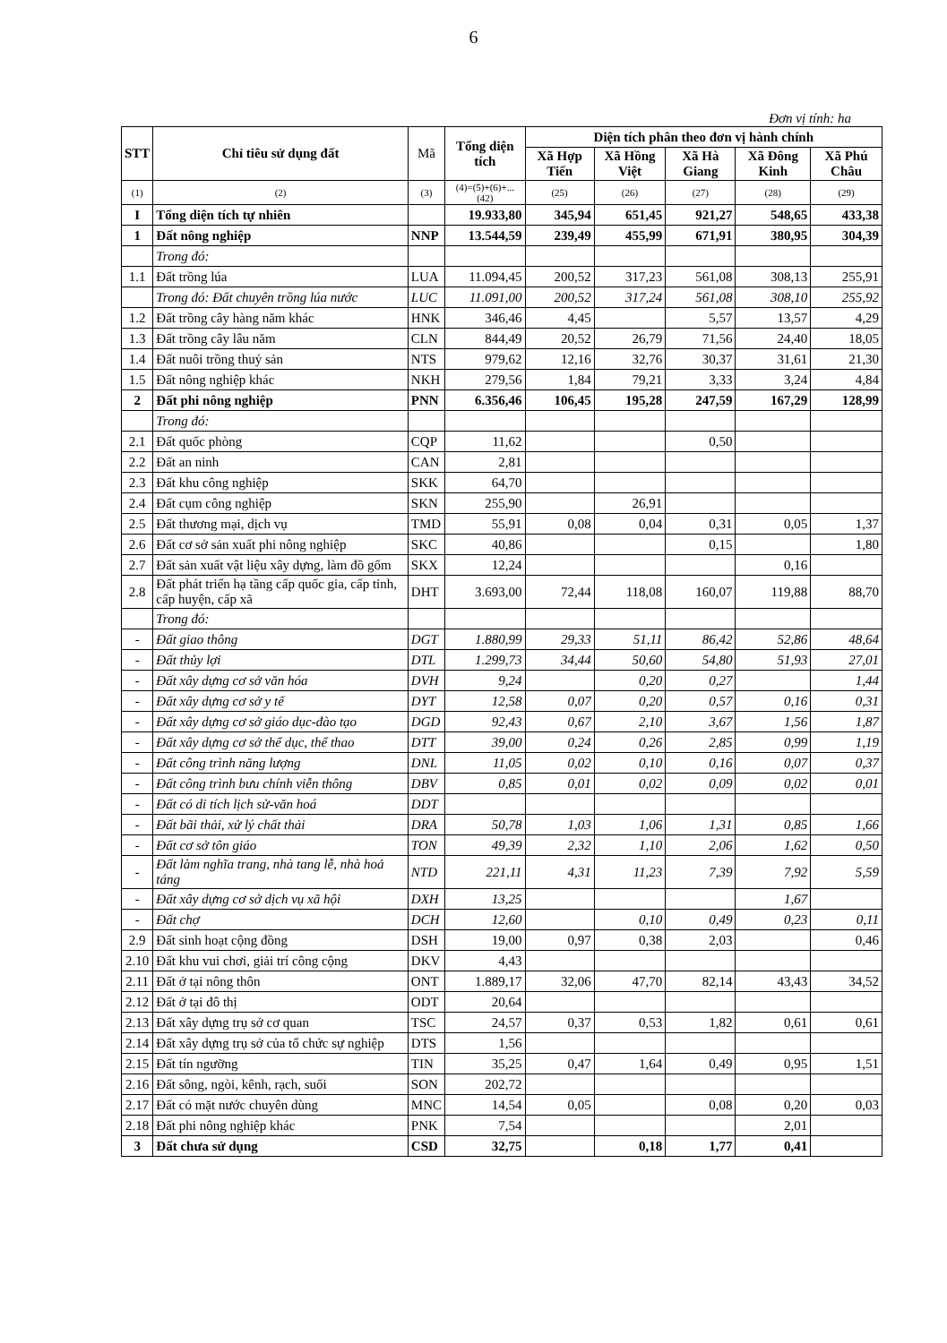6
Đơn vị tính: ha
| STT | Chỉ tiêu sử dụng đất | Mã | Tổng diện tích | Diện tích phân theo đơn vị hành chính | | | | |
| --- | --- | --- | --- | --- | --- | --- | --- | --- |
| | | | | Xã Hợp Tiến | Xã Hồng Việt | Xã Hà Giang | Xã Đông Kinh | Xã Phú Châu |
| (1) | (2) | (3) | (4)=(5)+(6)+...(42) | (25) | (26) | (27) | (28) | (29) |
| I | Tổng diện tích tự nhiên | | 19.933,80 | 345,94 | 651,45 | 921,27 | 548,65 | 433,38 |
| 1 | Đất nông nghiệp | NNP | 13.544,59 | 239,49 | 455,99 | 671,91 | 380,95 | 304,39 |
| | Trong đó: | | | | | | | |
| 1.1 | Đất trồng lúa | LUA | 11.094,45 | 200,52 | 317,23 | 561,08 | 308,13 | 255,91 |
| | Trong đó: Đất chuyên trồng lúa nước | LUC | 11.091,00 | 200,52 | 317,24 | 561,08 | 308,10 | 255,92 |
| 1.2 | Đất trồng cây hàng năm khác | HNK | 346,46 | 4,45 | | 5,57 | 13,57 | 4,29 |
| 1.3 | Đất trồng cây lâu năm | CLN | 844,49 | 20,52 | 26,79 | 71,56 | 24,40 | 18,05 |
| 1.4 | Đất nuôi trồng thuỷ sản | NTS | 979,62 | 12,16 | 32,76 | 30,37 | 31,61 | 21,30 |
| 1.5 | Đất nông nghiệp khác | NKH | 279,56 | 1,84 | 79,21 | 3,33 | 3,24 | 4,84 |
| 2 | Đất phi nông nghiệp | PNN | 6.356,46 | 106,45 | 195,28 | 247,59 | 167,29 | 128,99 |
| | Trong đó: | | | | | | | |
| 2.1 | Đất quốc phòng | CQP | 11,62 | | | 0,50 | | |
| 2.2 | Đất an ninh | CAN | 2,81 | | | | | |
| 2.3 | Đất khu công nghiệp | SKK | 64,70 | | | | | |
| 2.4 | Đất cụm công nghiệp | SKN | 255,90 | | 26,91 | | | |
| 2.5 | Đất thương mại, dịch vụ | TMD | 55,91 | 0,08 | 0,04 | 0,31 | 0,05 | 1,37 |
| 2.6 | Đất cơ sở sản xuất phi nông nghiệp | SKC | 40,86 | | | 0,15 | | 1,80 |
| 2.7 | Đất sản xuất vật liệu xây dựng, làm đồ gốm | SKX | 12,24 | | | | 0,16 | |
| 2.8 | Đất phát triển hạ tầng cấp quốc gia, cấp tỉnh, cấp huyện, cấp xã | DHT | 3.693,00 | 72,44 | 118,08 | 160,07 | 119,88 | 88,70 |
| | Trong đó: | | | | | | | |
| - | Đất giao thông | DGT | 1.880,99 | 29,33 | 51,11 | 86,42 | 52,86 | 48,64 |
| - | Đất thủy lợi | DTL | 1.299,73 | 34,44 | 50,60 | 54,80 | 51,93 | 27,01 |
| - | Đất xây dựng cơ sở văn hóa | DVH | 9,24 | | 0,20 | 0,27 | | 1,44 |
| - | Đất xây dựng cơ sở y tế | DYT | 12,58 | 0,07 | 0,20 | 0,57 | 0,16 | 0,31 |
| - | Đất xây dựng cơ sở giáo dục-đào tạo | DGD | 92,43 | 0,67 | 2,10 | 3,67 | 1,56 | 1,87 |
| - | Đất xây dựng cơ sở thể dục, thể thao | DTT | 39,00 | 0,24 | 0,26 | 2,85 | 0,99 | 1,19 |
| - | Đất công trình năng lượng | DNL | 11,05 | 0,02 | 0,10 | 0,16 | 0,07 | 0,37 |
| - | Đất công trình bưu chính viễn thông | DBV | 0,85 | 0,01 | 0,02 | 0,09 | 0,02 | 0,01 |
| - | Đất có di tích lịch sử-văn hoá | DDT | | | | | | |
| - | Đất bãi thải, xử lý chất thải | DRA | 50,78 | 1,03 | 1,06 | 1,31 | 0,85 | 1,66 |
| - | Đất cơ sở tôn giáo | TON | 49,39 | 2,32 | 1,10 | 2,06 | 1,62 | 0,50 |
| - | Đất làm nghĩa trang, nhà tang lễ, nhà hoả táng | NTD | 221,11 | 4,31 | 11,23 | 7,39 | 7,92 | 5,59 |
| - | Đất xây dựng cơ sở dịch vụ xã hội | DXH | 13,25 | | | | 1,67 | |
| - | Đất chợ | DCH | 12,60 | | 0,10 | 0,49 | 0,23 | 0,11 |
| 2.9 | Đất sinh hoạt cộng đồng | DSH | 19,00 | 0,97 | 0,38 | 2,03 | | 0,46 |
| 2.10 | Đất khu vui chơi, giải trí công cộng | DKV | 4,43 | | | | | |
| 2.11 | Đất ở tại nông thôn | ONT | 1.889,17 | 32,06 | 47,70 | 82,14 | 43,43 | 34,52 |
| 2.12 | Đất ở tại đô thị | ODT | 20,64 | | | | | |
| 2.13 | Đất xây dựng trụ sở cơ quan | TSC | 24,57 | 0,37 | 0,53 | 1,82 | 0,61 | 0,61 |
| 2.14 | Đất xây dựng trụ sở của tổ chức sự nghiệp | DTS | 1,56 | | | | | |
| 2.15 | Đất tín ngưỡng | TIN | 35,25 | 0,47 | 1,64 | 0,49 | 0,95 | 1,51 |
| 2.16 | Đất sông, ngòi, kênh, rạch, suối | SON | 202,72 | | | | | |
| 2.17 | Đất có mặt nước chuyên dùng | MNC | 14,54 | 0,05 | | 0,08 | 0,20 | 0,03 |
| 2.18 | Đất phi nông nghiệp khác | PNK | 7,54 | | | | 2,01 | |
| 3 | Đất chưa sử dụng | CSD | 32,75 | | 0,18 | 1,77 | 0,41 | |